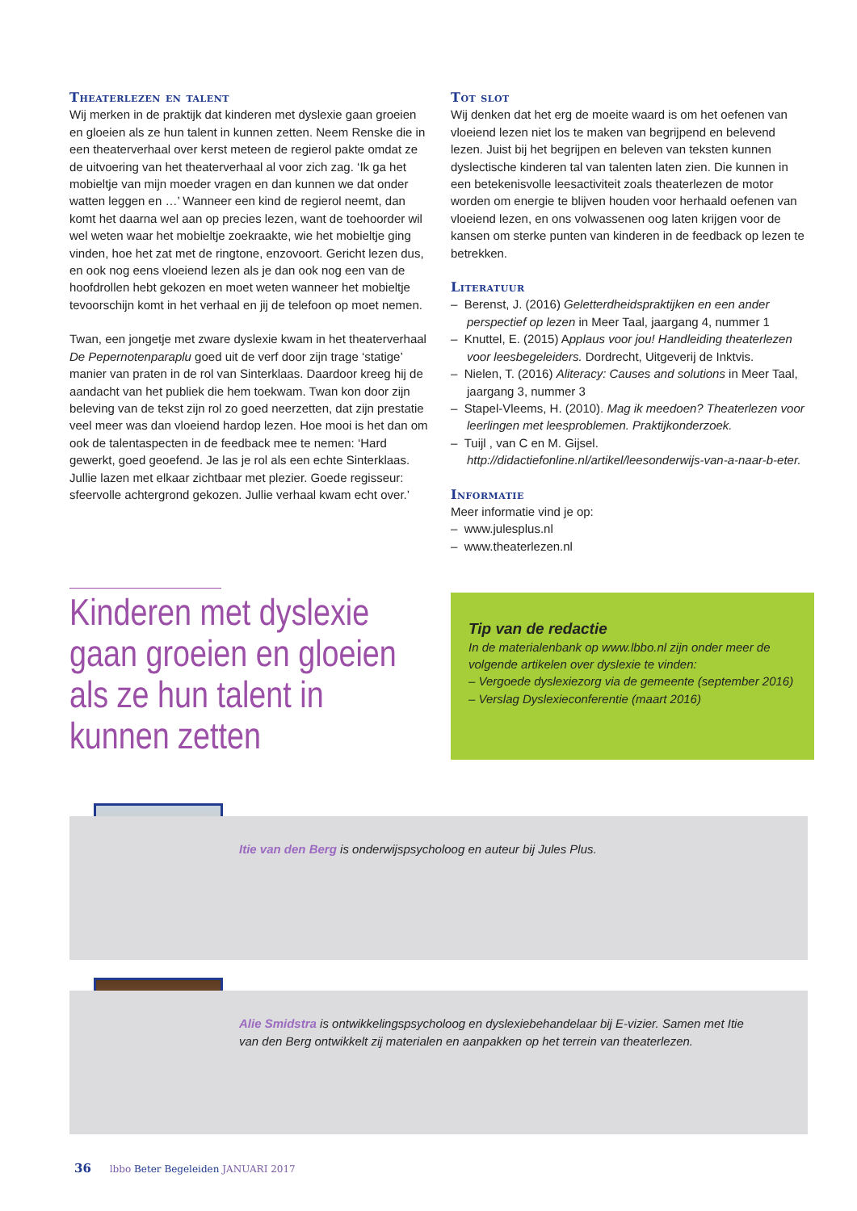Theaterlezen en talent
Wij merken in de praktijk dat kinderen met dyslexie gaan groeien en gloeien als ze hun talent in kunnen zetten. Neem Renske die in een theaterverhaal over kerst meteen de regierol pakte omdat ze de uitvoering van het theaterverhaal al voor zich zag. ‘Ik ga het mobieltje van mijn moeder vragen en dan kunnen we dat onder watten leggen en …’ Wanneer een kind de regierol neemt, dan komt het daarna wel aan op precies lezen, want de toehoorder wil wel weten waar het mobieltje zoekraakte, wie het mobieltje ging vinden, hoe het zat met de ringtone, enzovoort. Gericht lezen dus, en ook nog eens vloeiend lezen als je dan ook nog een van de hoofdrollen hebt gekozen en moet weten wanneer het mobieltje tevoorschijn komt in het verhaal en jij de telefoon op moet nemen.
Twan, een jongetje met zware dyslexie kwam in het theaterverhaal De Pepernotenparaplu goed uit de verf door zijn trage ‘statige’ manier van praten in de rol van Sinterklaas. Daardoor kreeg hij de aandacht van het publiek die hem toekwam. Twan kon door zijn beleving van de tekst zijn rol zo goed neerzetten, dat zijn prestatie veel meer was dan vloeiend hardop lezen. Hoe mooi is het dan om ook de talentaspecten in de feedback mee te nemen: ‘Hard gewerkt, goed geoefend. Je las je rol als een echte Sinterklaas. Jullie lazen met elkaar zichtbaar met plezier. Goede regisseur: sfeervolle achtergrond gekozen. Jullie verhaal kwam echt over.’
Tot slot
Wij denken dat het erg de moeite waard is om het oefenen van vloeiend lezen niet los te maken van begrijpend en belevend lezen. Juist bij het begrijpen en beleven van teksten kunnen dyslectische kinderen tal van talenten laten zien. Die kunnen in een betekenisvolle leesactiviteit zoals theaterlezen de motor worden om energie te blijven houden voor herhaald oefenen van vloeiend lezen, en ons volwassenen oog laten krijgen voor de kansen om sterke punten van kinderen in de feedback op lezen te betrekken.
Literatuur
– Berenst, J. (2016) Geletterdheidspraktijken en een ander perspectief op lezen in Meer Taal, jaargang 4, nummer 1
– Knuttel, E. (2015) Applaus voor jou! Handleiding theaterlezen voor leesbegeleiders. Dordrecht, Uitgeverij de Inktvis.
– Nielen, T. (2016) Aliteracy: Causes and solutions in Meer Taal, jaargang 3, nummer 3
– Stapel-Vleems, H. (2010). Mag ik meedoen? Theaterlezen voor leerlingen met leesproblemen. Praktijkonderzoek.
– Tuijl , van C en M. Gijsel. http://didactiefonline.nl/artikel/leesonderwijs-van-a-naar-b-eter.
Informatie
Meer informatie vind je op:
– www.julesplus.nl
– www.theaterlezen.nl
Kinderen met dyslexie gaan groeien en gloeien als ze hun talent in kunnen zetten
Tip van de redactie
In de materialenbank op www.lbbo.nl zijn onder meer de volgende artikelen over dyslexie te vinden:
– Vergoede dyslexiezorg via de gemeente (september 2016)
– Verslag Dyslexieconferentie (maart 2016)
Itie van den Berg is onderwijspsycholoog en auteur bij Jules Plus.
Alie Smidstra is ontwikkelingspsycholoog en dyslexiebehandelaar bij E-vizier. Samen met Itie van den Berg ontwikkelt zij materialen en aanpakken op het terrein van theaterlezen.
36 lbbo Beter Begeleiden JANUARI 2017